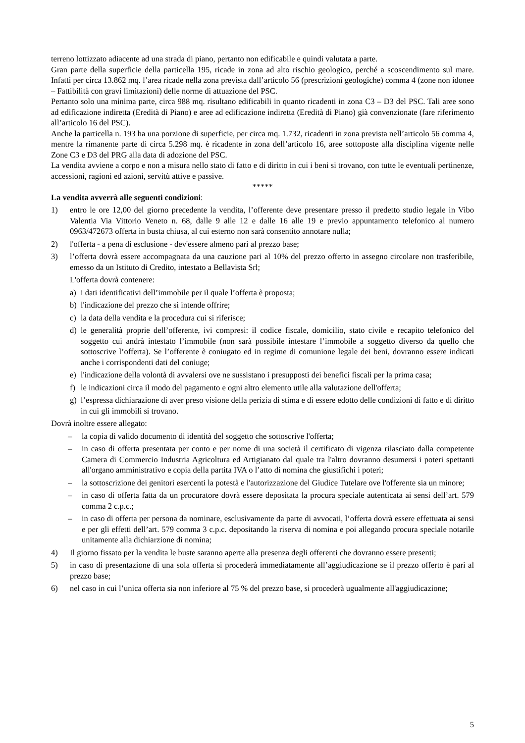terreno lottizzato adiacente ad una strada di piano, pertanto non edificabile e quindi valutata a parte.
Gran parte della superficie della particella 195, ricade in zona ad alto rischio geologico, perché a scoscendimento sul mare. Infatti per circa 13.862 mq. l’area ricade nella zona prevista dall’articolo 56 (prescrizioni geologiche) comma 4 (zone non idonee – Fattibilità con gravi limitazioni) delle norme di attuazione del PSC.
Pertanto solo una minima parte, circa 988 mq. risultano edificabili in quanto ricadenti in zona C3 – D3 del PSC. Tali aree sono ad edificazione indiretta (Eredità di Piano) e aree ad edificazione indiretta (Eredità di Piano) già convenzionate (fare riferimento all’articolo 16 del PSC).
Anche la particella n. 193 ha una porzione di superficie, per circa mq. 1.732, ricadenti in zona prevista nell’articolo 56 comma 4, mentre la rimanente parte di circa 5.298 mq. è ricadente in zona dell’articolo 16, aree sottoposte alla disciplina vigente nelle Zone C3 e D3 del PRG alla data di adozione del PSC.
La vendita avviene a corpo e non a misura nello stato di fatto e di diritto in cui i beni si trovano, con tutte le eventuali pertinenze, accessioni, ragioni ed azioni, servitù attive e passive.
*****
La vendita avverrà alle seguenti condizioni:
1) entro le ore 12,00 del giorno precedente la vendita, l’offerente deve presentare presso il predetto studio legale in Vibo Valentia Via Vittorio Veneto n. 68, dalle 9 alle 12 e dalle 16 alle 19 e previo appuntamento telefonico al numero 0963/472673 offerta in busta chiusa, al cui esterno non sarà consentito annotare nulla;
2) l'offerta - a pena di esclusione - dev'essere almeno pari al prezzo base;
3) l’offerta dovrà essere accompagnata da una cauzione pari al 10% del prezzo offerto in assegno circolare non trasferibile, emesso da un Istituto di Credito, intestato a Bellavista Srl;
L'offerta dovrà contenere:
a) i dati identificativi dell’immobile per il quale l’offerta è proposta;
b) l'indicazione del prezzo che si intende offrire;
c) la data della vendita e la procedura cui si riferisce;
d) le generalità proprie dell’offerente, ivi compresi: il codice fiscale, domicilio, stato civile e recapito telefonico del soggetto cui andrà intestato l’immobile (non sarà possibile intestare l’immobile a soggetto diverso da quello che sottoscrive l’offerta). Se l’offerente è coniugato ed in regime di comunione legale dei beni, dovranno essere indicati anche i corrispondenti dati del coniuge;
e) l'indicazione della volontà di avvalersi ove ne sussistano i presupposti dei benefici fiscali per la prima casa;
f) le indicazioni circa il modo del pagamento e ogni altro elemento utile alla valutazione dell'offerta;
g) l’espressa dichiarazione di aver preso visione della perizia di stima e di essere edotto delle condizioni di fatto e di diritto in cui gli immobili si trovano.
Dovrà inoltre essere allegato:
– la copia di valido documento di identità del soggetto che sottoscrive l'offerta;
– in caso di offerta presentata per conto e per nome di una società il certificato di vigenza rilasciato dalla competente Camera di Commercio Industria Agricoltura ed Artigianato dal quale tra l'altro dovranno desumersi i poteri spettanti all'organo amministrativo e copia della partita IVA o l’atto di nomina che giustifichi i poteri;
– la sottoscrizione dei genitori esercenti la potestà e l'autorizzazione del Giudice Tutelare ove l'offerente sia un minore;
– in caso di offerta fatta da un procuratore dovrà essere depositata la procura speciale autenticata ai sensi dell’art. 579 comma 2 c.p.c.;
– in caso di offerta per persona da nominare, esclusivamente da parte di avvocati, l’offerta dovrà essere effettuata ai sensi e per gli effetti dell’art. 579 comma 3 c.p.c. depositando la riserva di nomina e poi allegando procura speciale notarile unitamente alla dichiarzione di nomina;
4) Il giorno fissato per la vendita le buste saranno aperte alla presenza degli offerenti che dovranno essere presenti;
5) in caso di presentazione di una sola offerta si procederà immediatamente all’aggiudicazione se il prezzo offerto è pari al prezzo base;
6) nel caso in cui l’unica offerta sia non inferiore al 75 % del prezzo base, si procederà ugualmente all'aggiudicazione;
5